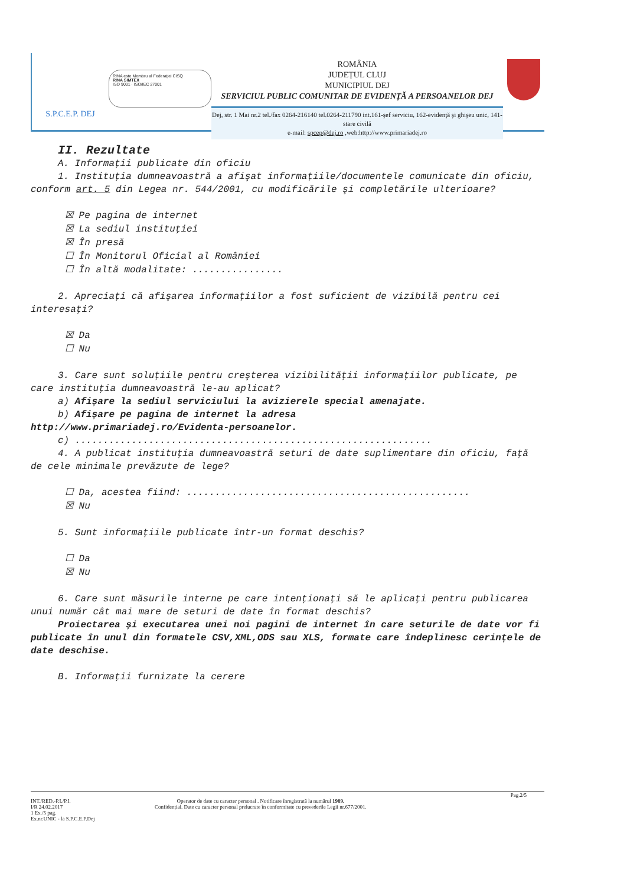S.P.C.E.P. DEJ
RINA este Membru al Federației CISQ
RINA SIMTEX
ISO 9001 · ISO/IEC 27001
ROMÂNIA
JUDEȚUL CLUJ
MUNICIPIUL DEJ
SERVICIUL PUBLIC COMUNITAR DE EVIDENȚĂ A PERSOANELOR DEJ
Dej, str. 1 Mai nr.2 tel./fax 0264-216140 tel.0264-211790 int.161-şef serviciu, 162-evidenţă şi ghişeu unic, 141-stare civilă
e-mail: spcep@dej.ro ,web:http://www.primariadej.ro
II. Rezultate
A. Informaţii publicate din oficiu
1. Instituţia dumneavoastră a afişat informaţiile/documentele comunicate din oficiu, conform art. 5 din Legea nr. 544/2001, cu modificările şi completările ulterioare?
☒ Pe pagina de internet
☒ La sediul instituţiei
☒ În presă
☐ În Monitorul Oficial al României
☐ În altă modalitate: ................
2. Apreciaţi că afişarea informaţiilor a fost suficient de vizibilă pentru cei interesaţi?
☒ Da
☐ Nu
3. Care sunt soluţiile pentru creşterea vizibilităţii informaţiilor publicate, pe care instituţia dumneavoastră le-au aplicat?
a) Afișare la sediul serviciului la avizierele special amenajate.
b) Afișare pe pagina de internet la adresa
http://www.primariadej.ro/Evidenta-persoanelor.
c) ...............................................................
4. A publicat instituţia dumneavoastră seturi de date suplimentare din oficiu, faţă de cele minimale prevăzute de lege?
☐ Da, acestea fiind: ..................................................
☒ Nu
5. Sunt informaţiile publicate într-un format deschis?
☐ Da
☒ Nu
6. Care sunt măsurile interne pe care intenţionaţi să le aplicaţi pentru publicarea unui număr cât mai mare de seturi de date în format deschis?
Proiectarea și executarea unei noi pagini de internet în care seturile de date vor fi publicate în unul din formatele CSV,XML,ODS sau XLS, formate care îndeplinesc cerințele de date deschise.
B. Informaţii furnizate la cerere
Pag.2/5
INT./RED.-P.I./P.I.
I/R 24.02.2017
1 Ex./5 pag.
Ex.nr.UNIC - la S.P.C.E.P.Dej
Operator de date cu caracter personal . Notificare înregistrată la numărul 1989.
Confidențial. Date cu caracter personal prelucrate în conformitate cu prevederile Legii nr.677/2001.